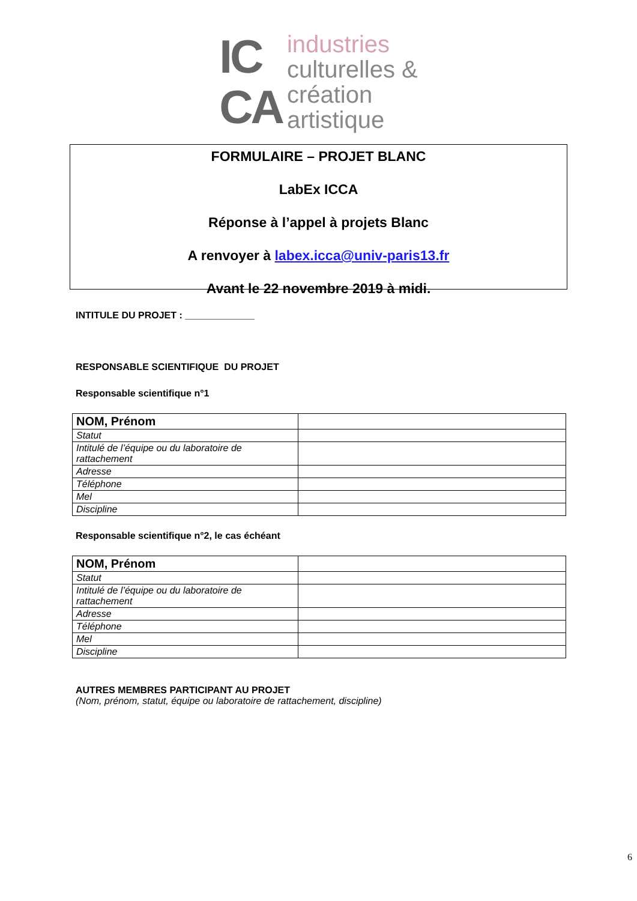IC
CA
industries
culturelles &
création
artistique
FORMULAIRE – PROJET BLANC
LabEx ICCA
Réponse à l’appel à projets Blanc
A renvoyer à labex.icca@univ-paris13.fr
Avant le 22 novembre 2019 à midi.
INTITULE DU PROJET : _____________
RESPONSABLE SCIENTIFIQUE DU PROJET
Responsable scientifique n°1
| NOM, Prénom | |
| Statut | |
| Intitulé de l’équipe ou du laboratoire de rattachement | |
| Adresse | |
| Téléphone | |
| Mel | |
| Discipline | |
Responsable scientifique n°2, le cas échéant
| NOM, Prénom | |
| Statut | |
| Intitulé de l’équipe ou du laboratoire de rattachement | |
| Adresse | |
| Téléphone | |
| Mel | |
| Discipline | |
AUTRES MEMBRES PARTICIPANT AU PROJET
(Nom, prénom, statut, équipe ou laboratoire de rattachement, discipline)
6